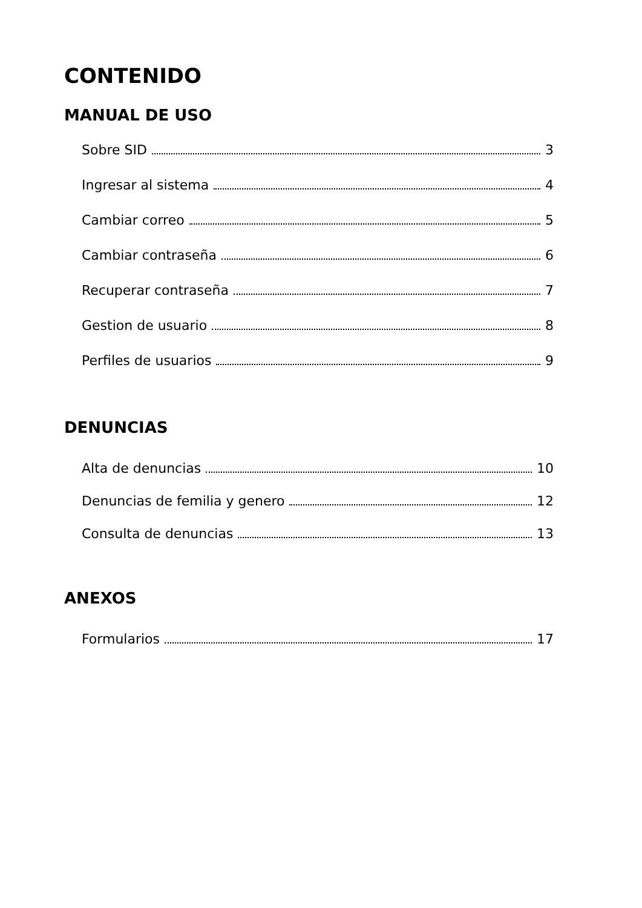CONTENIDO
MANUAL DE USO
Sobre SID 3
Ingresar al sistema 4
Cambiar correo 5
Cambiar contraseña 6
Recuperar contraseña 7
Gestion de usuario 8
Perfiles de usuarios 9
DENUNCIAS
Alta de denuncias 10
Denuncias de femilia y genero 12
Consulta de denuncias 13
ANEXOS
Formularios 17